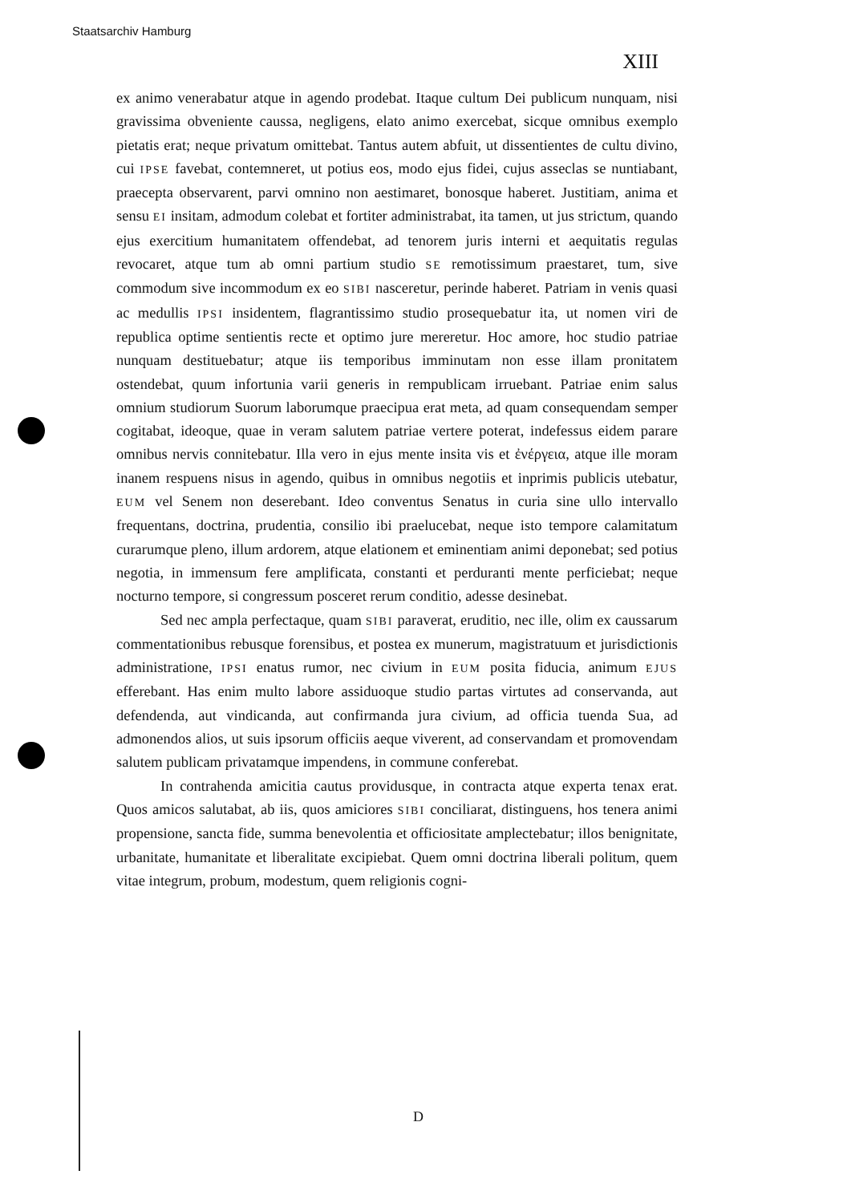Staatsarchiv Hamburg
XIII
ex animo venerabatur atque in agendo prodebat. Itaque cultum Dei publicum nunquam, nisi gravissima obveniente caussa, negligens, elato animo exercebat, sicque omnibus exemplo pietatis erat; neque privatum omittebat. Tantus autem abfuit, ut dissentientes de cultu divino, cui IPSE favebat, contemneret, ut potius eos, modo ejus fidei, cujus asseclas se nuntiabant, praecepta observarent, parvi omnino non aestimaret, bonosque haberet. Justitiam, anima et sensu EI insitam, admodum colebat et fortiter administrabat, ita tamen, ut jus strictum, quando ejus exercitium humanitatem offendebat, ad tenorem juris interni et aequitatis regulas revocaret, atque tum ab omni partium studio SE remotissimum praestaret, tum, sive commodum sive incommodum ex eo SIBI nasceretur, perinde haberet. Patriam in venis quasi ac medullis IPSI insidentem, flagrantissimo studio prosequebatur ita, ut nomen viri de republica optime sentientis recte et optimo jure mereretur. Hoc amore, hoc studio patriae nunquam destituebatur; atque iis temporibus imminutam non esse illam pronitatem ostendebat, quum infortunia varii generis in rempublicam irruebant. Patriae enim salus omnium studiorum Suorum laborumque praecipua erat meta, ad quam consequendam semper cogitabat, ideoque, quae in veram salutem patriae vertere poterat, indefessus eidem parare omnibus nervis connitebatur. Illa vero in ejus mente insita vis et ἐνέργεια, atque ille moram inanem respuens nisus in agendo, quibus in omnibus negotiis et inprimis publicis utebatur, EUM vel Senem non deserebant. Ideo conventus Senatus in curia sine ullo intervallo frequentans, doctrina, prudentia, consilio ibi praelucebat, neque isto tempore calamitatum curarumque pleno, illum ardorem, atque elationem et eminentiam animi deponebat; sed potius negotia, in immensum fere amplificata, constanti et perduranti mente perficiebat; neque nocturno tempore, si congressum posceret rerum conditio, adesse desinebat.
Sed nec ampla perfectaque, quam SIBI paraverat, eruditio, nec ille, olim ex caussarum commentationibus rebusque forensibus, et postea ex munerum, magistratuum et jurisdictionis administratione, IPSI enatus rumor, nec civium in EUM posita fiducia, animum EJUS efferebant. Has enim multo labore assiduoque studio partas virtutes ad conservanda, aut defendenda, aut vindicanda, aut confirmanda jura civium, ad officia tuenda Sua, ad admonendos alios, ut suis ipsorum officiis aeque viverent, ad conservandam et promovendam salutem publicam privatamque impendens, in commune conferebat.
In contrahenda amicitia cautus providusque, in contracta atque experta tenax erat. Quos amicos salutabat, ab iis, quos amiciores SIBI conciliarat, distinguens, hos tenera animi propensione, sancta fide, summa benevolentia et officiositate amplectebatur; illos benignitate, urbanitate, humanitate et liberalitate excipiebat. Quem omni doctrina liberali politum, quem vitae integrum, probum, modestum, quem religionis cogni-
D